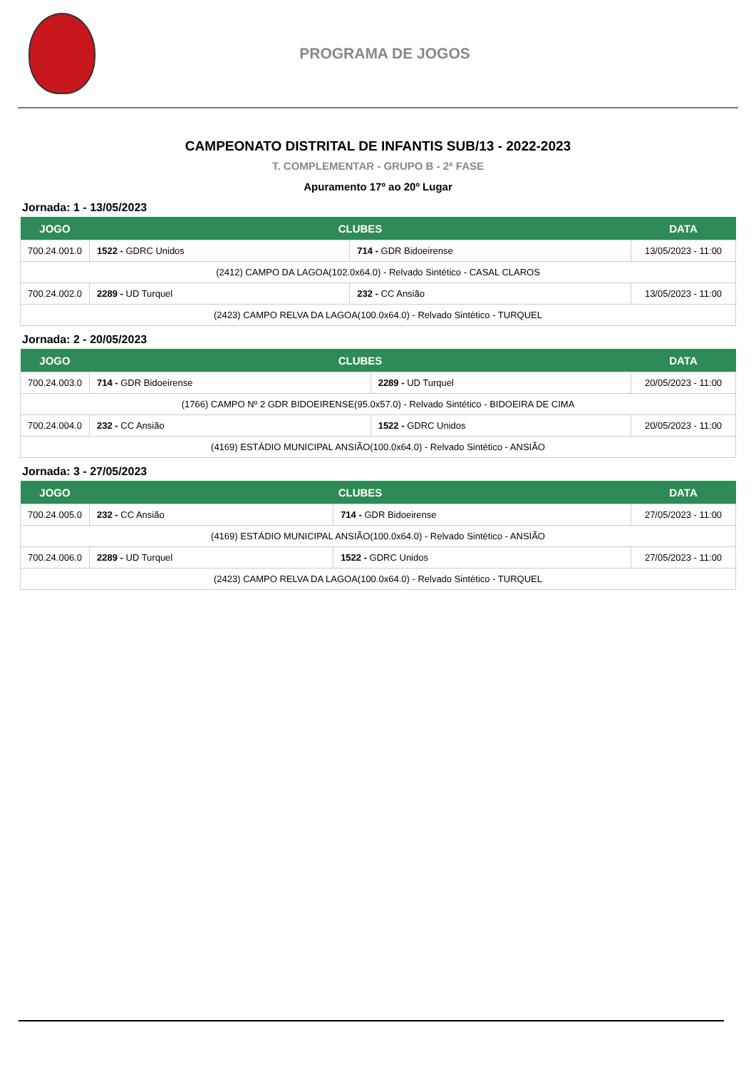PROGRAMA DE JOGOS
CAMPEONATO DISTRITAL DE INFANTIS SUB/13 - 2022-2023
T. COMPLEMENTAR - GRUPO B - 2ª FASE
Apuramento 17º ao 20º Lugar
Jornada: 1 - 13/05/2023
| JOGO | CLUBES | | DATA |
| --- | --- | --- | --- |
| 700.24.001.0 | 1522 - GDRC Unidos | 714 - GDR Bidoeirense | 13/05/2023 - 11:00 |
| (2412) CAMPO DA LAGOA(102.0x64.0) - Relvado Sintético - CASAL CLAROS | | | |
| 700.24.002.0 | 2289 - UD Turquel | 232 - CC Ansião | 13/05/2023 - 11:00 |
| (2423) CAMPO RELVA DA LAGOA(100.0x64.0) - Relvado Sintético - TURQUEL | | | |
Jornada: 2 - 20/05/2023
| JOGO | CLUBES | | DATA |
| --- | --- | --- | --- |
| 700.24.003.0 | 714 - GDR Bidoeirense | 2289 - UD Turquel | 20/05/2023 - 11:00 |
| (1766) CAMPO Nº 2 GDR BIDOEIRENSE(95.0x57.0) - Relvado Sintético - BIDOEIRA DE CIMA | | | |
| 700.24.004.0 | 232 - CC Ansião | 1522 - GDRC Unidos | 20/05/2023 - 11:00 |
| (4169) ESTÁDIO MUNICIPAL ANSIÃO(100.0x64.0) - Relvado Sintético - ANSIÃO | | | |
Jornada: 3 - 27/05/2023
| JOGO | CLUBES | | DATA |
| --- | --- | --- | --- |
| 700.24.005.0 | 232 - CC Ansião | 714 - GDR Bidoeirense | 27/05/2023 - 11:00 |
| (4169) ESTÁDIO MUNICIPAL ANSIÃO(100.0x64.0) - Relvado Sintético - ANSIÃO | | | |
| 700.24.006.0 | 2289 - UD Turquel | 1522 - GDRC Unidos | 27/05/2023 - 11:00 |
| (2423) CAMPO RELVA DA LAGOA(100.0x64.0) - Relvado Sintético - TURQUEL | | | |